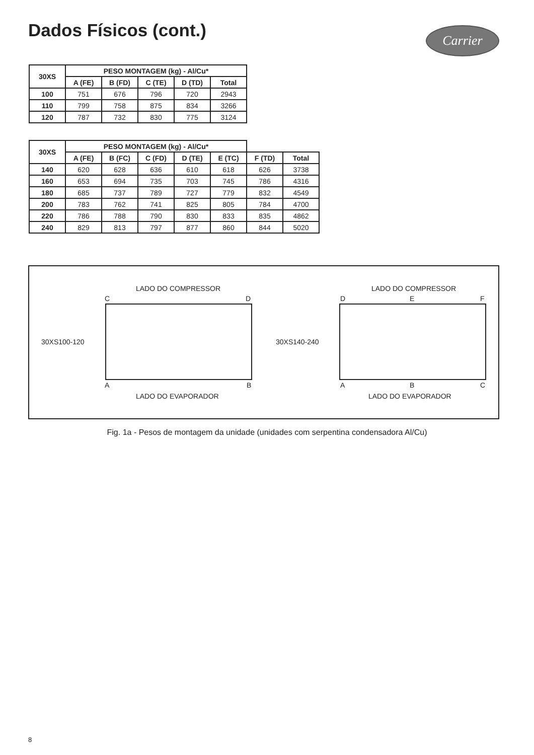Dados Físicos (cont.) Carrier
| 30XS | PESO MONTAGEM (kg) - Al/Cu* | | | | |
| --- | --- | --- | --- | --- | --- |
| | A (FE) | B (FD) | C (TE) | D (TD) | Total |
| 100 | 751 | 676 | 796 | 720 | 2943 |
| 110 | 799 | 758 | 875 | 834 | 3266 |
| 120 | 787 | 732 | 830 | 775 | 3124 |
| 30XS | PESO MONTAGEM (kg) - Al/Cu* | | | | | | |
| --- | --- | --- | --- | --- | --- | --- | --- |
| | A (FE) | B (FC) | C (FD) | D (TE) | E (TC) | F (TD) | Total |
| 140 | 620 | 628 | 636 | 610 | 618 | 626 | 3738 |
| 160 | 653 | 694 | 735 | 703 | 745 | 786 | 4316 |
| 180 | 685 | 737 | 789 | 727 | 779 | 832 | 4549 |
| 200 | 783 | 762 | 741 | 825 | 805 | 784 | 4700 |
| 220 | 786 | 788 | 790 | 830 | 833 | 835 | 4862 |
| 240 | 829 | 813 | 797 | 877 | 860 | 844 | 5020 |
LADO DO COMPRESSOR
C D
30XS100-120
A B
LADO DO EVAPORADOR
LADO DO COMPRESSOR
D E F
30XS140-240
A B C
LADO DO EVAPORADOR
Fig. 1a - Pesos de montagem da unidade (unidades com serpentina condensadora Al/Cu)
8